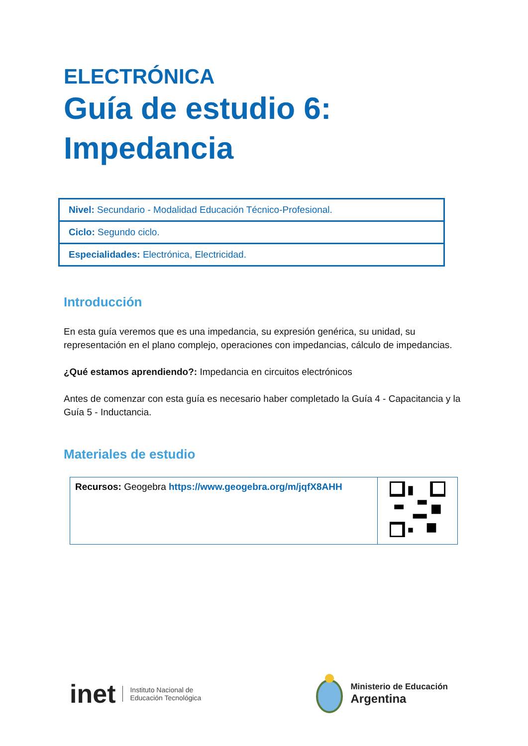ELECTRÓNICA
Guía de estudio 6:
Impedancia
| Nivel: Secundario - Modalidad Educación Técnico-Profesional. |
| Ciclo: Segundo ciclo. |
| Especialidades: Electrónica, Electricidad. |
Introducción
En esta guía veremos que es una impedancia, su expresión genérica, su unidad, su representación en el plano complejo, operaciones con impedancias, cálculo de impedancias.
¿Qué estamos aprendiendo?: Impedancia en circuitos electrónicos
Antes de comenzar con esta guía es necesario haber completado la Guía 4 - Capacitancia y la Guía 5 - Inductancia.
Materiales de estudio
| Recursos: Geogebra https://www.geogebra.org/m/jqfX8AHH | |
inet Instituto Nacional de
Educación Tecnológica
Ministerio de Educación
Argentina